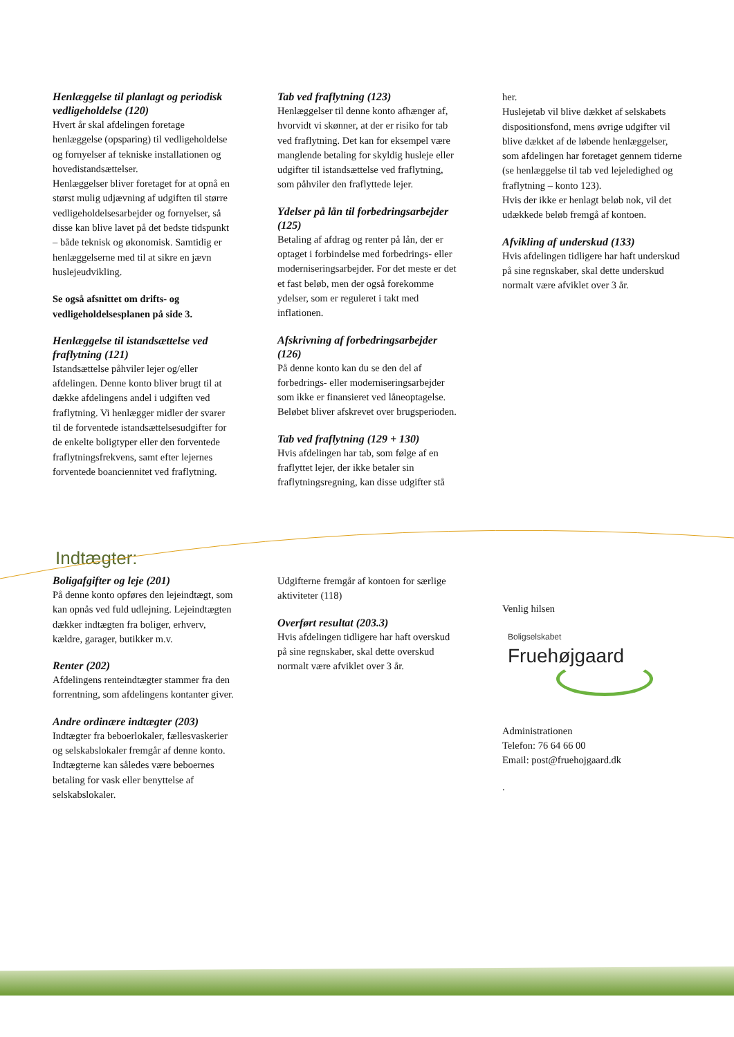Henlæggelse til planlagt og periodisk vedligeholdelse (120)
Hvert år skal afdelingen foretage henlæggelse (opsparing) til vedligeholdelse og fornyelser af tekniske installationen og hovedistandsættelser.
Henlæggelser bliver foretaget for at opnå en størst mulig udjævning af udgiften til større vedligeholdelsesarbejder og fornyelser, så disse kan blive lavet på det bedste tidspunkt – både teknisk og økonomisk. Samtidig er henlæggelserne med til at sikre en jævn huslejeudvikling.
Se også afsnittet om drifts- og vedligeholdelsesplanen på side 3.
Henlæggelse til istandsættelse ved fraflytning (121)
Istandsættelse påhviler lejer og/eller afdelingen. Denne konto bliver brugt til at dække afdelingens andel i udgiften ved fraflytning. Vi henlægger midler der svarer til de forventede istandsættelsesudgifter for de enkelte boligtyper eller den forventede fraflytningsfrekvens, samt efter lejernes forventede boanciennitet ved fraflytning.
Tab ved fraflytning (123)
Henlæggelser til denne konto afhænger af, hvorvidt vi skønner, at der er risiko for tab ved fraflytning. Det kan for eksempel være manglende betaling for skyldig husleje eller udgifter til istandsættelse ved fraflytning, som påhviler den fraflyttede lejer.
Ydelser på lån til forbedringsarbejder (125)
Betaling af afdrag og renter på lån, der er optaget i forbindelse med forbedrings- eller moderniseringsarbejder. For det meste er det et fast beløb, men der også forekomme ydelser, som er reguleret i takt med inflationen.
Afskrivning af forbedringsarbejder (126)
På denne konto kan du se den del af forbedrings- eller moderniseringsarbejder som ikke er finansieret ved låneoptagelse. Beløbet bliver afskrevet over brugsperioden.
Tab ved fraflytning (129 + 130)
Hvis afdelingen har tab, som følge af en fraflyttet lejer, der ikke betaler sin fraflytningsregning, kan disse udgifter stå
her.
Huslejetab vil blive dækket af selskabets dispositionsfond, mens øvrige udgifter vil blive dækket af de løbende henlæggelser, som afdelingen har foretaget gennem tiderne (se henlæggelse til tab ved lejeledighed og fraflytning – konto 123).
Hvis der ikke er henlagt beløb nok, vil det udækkede beløb fremgå af kontoen.
Afvikling af underskud (133)
Hvis afdelingen tidligere har haft underskud på sine regnskaber, skal dette underskud normalt være afviklet over 3 år.
Indtægter:
Boligafgifter og leje (201)
På denne konto opføres den lejeindtægt, som kan opnås ved fuld udlejning. Lejeindtægten dækker indtægten fra boliger, erhverv, kældre, garager, butikker m.v.
Renter (202)
Afdelingens renteindtægter stammer fra den forrentning, som afdelingens kontanter giver.
Andre ordinære indtægter (203)
Indtægter fra beboerlokaler, fællesvaskerier og selskabslokaler fremgår af denne konto. Indtægterne kan således være beboernes betaling for vask eller benyttelse af selskabslokaler.
Udgifterne fremgår af kontoen for særlige aktiviteter (118)
Overført resultat (203.3)
Hvis afdelingen tidligere har haft overskud på sine regnskaber, skal dette overskud normalt være afviklet over 3 år.
Venlig hilsen
Boligselskabet
Fruehøjgaard
Administrationen
Telefon: 76 64 66 00
Email: post@fruehojgaard.dk
.